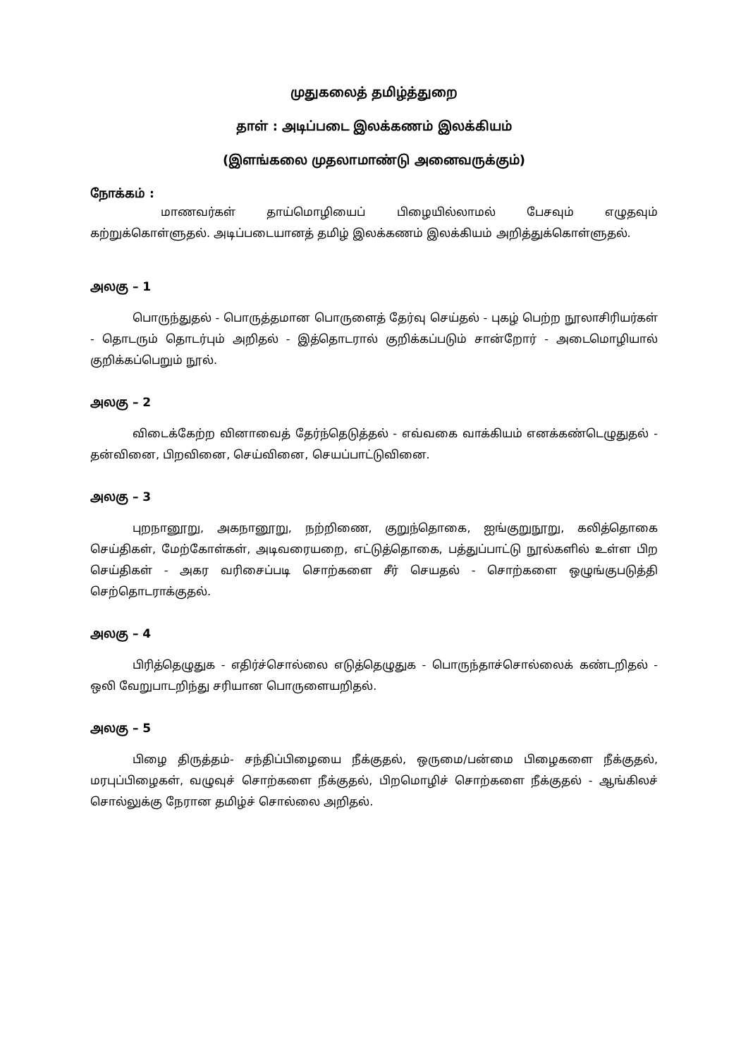முதுகலைத் தமிழ்த்துறை
தாள் : அடிப்படை இலக்கணம் இலக்கியம்
(இளங்கலை முதலாமாண்டு அனைவருக்கும்)
நோக்கம் :
மாணவர்கள் தாய்மொழியைப் பிழையில்லாமல் பேசவும் எழுதவும் கற்றுக்கொள்ளுதல். அடிப்படையானத் தமிழ் இலக்கணம் இலக்கியம் அறித்துக்கொள்ளுதல்.
அலகு – 1
பொருந்துதல் - பொருத்தமான பொருளைத் தேர்வு செய்தல் - புகழ் பெற்ற நூலாசிரியர்கள் - தொடரும் தொடர்பும் அறிதல் - இத்தொடரால் குறிக்கப்படும் சான்றோர் - அடைமொழியால் குறிக்கப்பெறும் நூல்.
அலகு – 2
விடைக்கேற்ற வினாவைத் தேர்ந்தெடுத்தல் - எவ்வகை வாக்கியம் எனக்கண்டெழுதுதல் - தன்வினை, பிறவினை, செய்வினை, செயப்பாட்டுவினை.
அலகு – 3
புறநானூறு, அகநானூறு, நற்றிணை, குறுந்தொகை, ஐங்குறுநூறு, கலித்தொகை செய்திகள், மேற்கோள்கள், அடிவரையறை, எட்டுத்தொகை, பத்துப்பாட்டு நூல்களில் உள்ள பிற செய்திகள் - அகர வரிசைப்படி சொற்களை சீர் செயதல் - சொற்களை ஒழுங்குபடுத்தி செற்தொடராக்குதல்.
அலகு – 4
பிரித்தெழுதுக - எதிர்ச்சொல்லை எடுத்தெழுதுக - பொருந்தாச்சொல்லைக் கண்டறிதல் - ஒலி வேறுபாடறிந்து சரியான பொருளையறிதல்.
அலகு – 5
பிழை திருத்தம்- சந்திப்பிழையை நீக்குதல், ஒருமை/பன்மை பிழைகளை நீக்குதல், மரபுப்பிழைகள், வழுவுச் சொற்களை நீக்குதல், பிறமொழிச் சொற்களை நீக்குதல் - ஆங்கிலச் சொல்லுக்கு நேரான தமிழ்ச் சொல்லை அறிதல்.